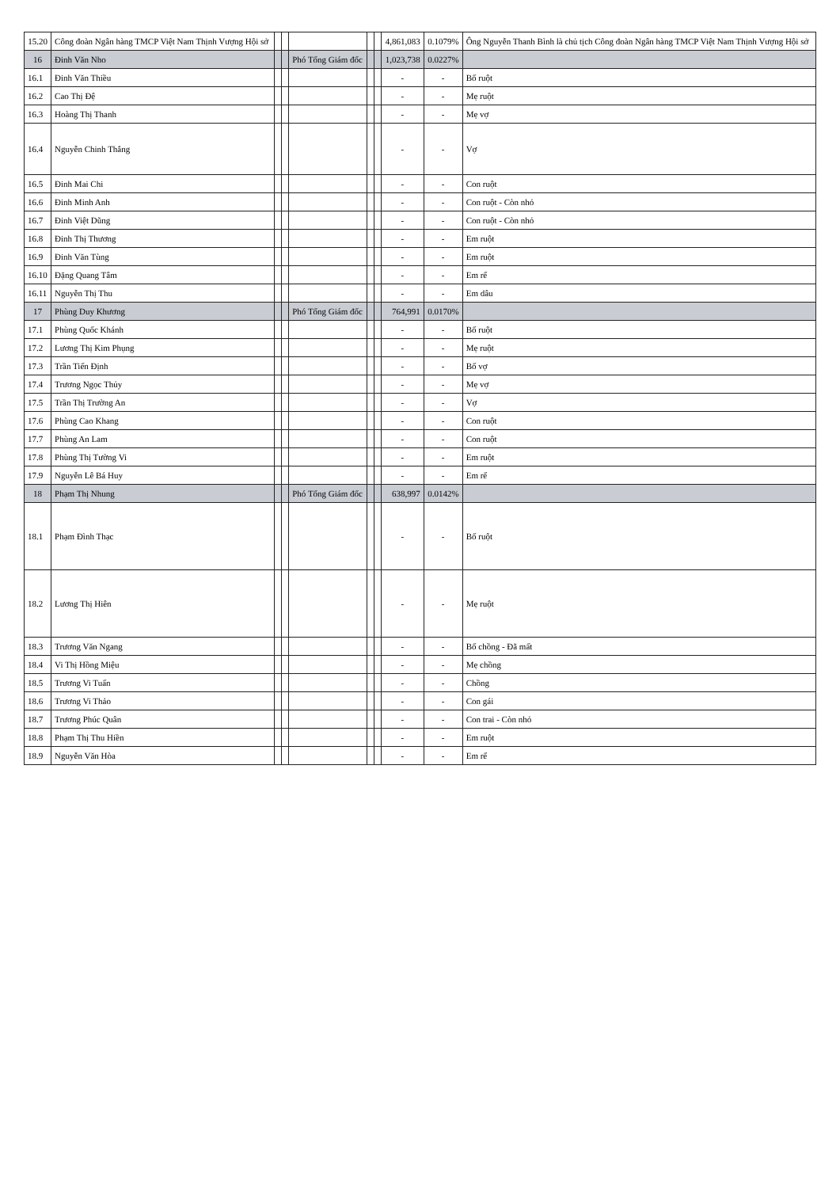| 15.20 | Công đoàn Ngân hàng TMCP Việt Nam Thịnh Vượng Hội sở | | | | | | 4,861,083 | 0.1079% | Ông Nguyễn Thanh Bình là chủ tịch Công đoàn Ngân hàng TMCP Việt Nam Thịnh Vượng Hội sở |
| 16 | Đinh Văn Nho | | | Phó Tổng Giám đốc | | | 1,023,738 | 0.0227% | |
| 16.1 | Đinh Văn Thiều | | | | | | - | - | Bố ruột |
| 16.2 | Cao Thị Đệ | | | | | | - | - | Mẹ ruột |
| 16.3 | Hoàng Thị Thanh | | | | | | - | - | Mẹ vợ |
| 16.4 | Nguyễn Chinh Thắng | | | | | | - | - | Vợ |
| 16.5 | Đinh Mai Chi | | | | | | - | - | Con ruột |
| 16.6 | Đinh Minh Anh | | | | | | - | - | Con ruột - Còn nhỏ |
| 16.7 | Đinh Việt Dũng | | | | | | - | - | Con ruột - Còn nhỏ |
| 16.8 | Đinh Thị Thương | | | | | | - | - | Em ruột |
| 16.9 | Đinh Văn Tùng | | | | | | - | - | Em ruột |
| 16.10 | Đặng Quang Tâm | | | | | | - | - | Em rể |
| 16.11 | Nguyễn Thị Thu | | | | | | - | - | Em dâu |
| 17 | Phùng Duy Khương | | | Phó Tổng Giám đốc | | | 764,991 | 0.0170% | |
| 17.1 | Phùng Quốc Khánh | | | | | | - | - | Bố ruột |
| 17.2 | Lương Thị Kim Phụng | | | | | | - | - | Mẹ ruột |
| 17.3 | Trần Tiến Định | | | | | | - | - | Bố vợ |
| 17.4 | Trương Ngọc Thủy | | | | | | - | - | Mẹ vợ |
| 17.5 | Trần Thị Trường An | | | | | | - | - | Vợ |
| 17.6 | Phùng Cao Khang | | | | | | - | - | Con ruột |
| 17.7 | Phùng An Lam | | | | | | - | - | Con ruột |
| 17.8 | Phùng Thị Tường Vi | | | | | | - | - | Em ruột |
| 17.9 | Nguyễn Lê Bá Huy | | | | | | - | - | Em rể |
| 18 | Phạm Thị Nhung | | | Phó Tổng Giám đốc | | | 638,997 | 0.0142% | |
| 18.1 | Phạm Đình Thạc | | | | | | - | - | Bố ruột |
| 18.2 | Lương Thị Hiên | | | | | | - | - | Mẹ ruột |
| 18.3 | Trương Văn Ngang | | | | | | - | - | Bố chồng - Đã mất |
| 18.4 | Vi Thị Hồng Miệu | | | | | | - | - | Mẹ chồng |
| 18.5 | Trương Vi Tuấn | | | | | | - | - | Chồng |
| 18.6 | Trương Vi Thảo | | | | | | - | - | Con gái |
| 18.7 | Trương Phúc Quân | | | | | | - | - | Con trai - Còn nhỏ |
| 18.8 | Phạm Thị Thu Hiền | | | | | | - | - | Em ruột |
| 18.9 | Nguyễn Văn Hòa | | | | | | - | - | Em rể |